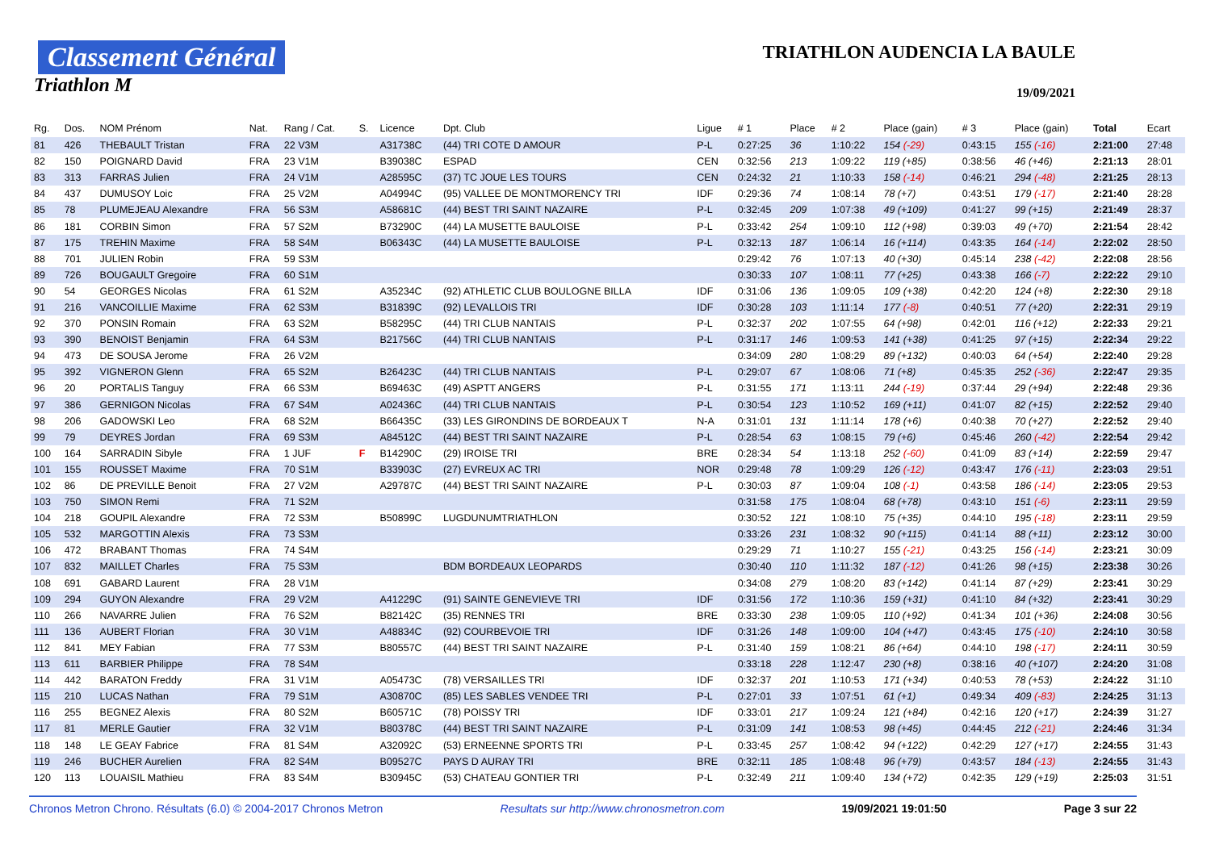Classement Général
Triathlon M
TRIATHLON AUDENCIA LA BAULE
19/09/2021
| Rg. | Dos. | NOM Prénom | Nat. | Rang / Cat. | S. | Licence | Dpt. Club | Ligue | # 1 | Place | # 2 | Place (gain) | # 3 | Place (gain) | Total | Ecart |
| --- | --- | --- | --- | --- | --- | --- | --- | --- | --- | --- | --- | --- | --- | --- | --- | --- |
| 81 | 426 | THEBAULT Tristan | FRA | 22 V3M | | A31738C | (44) TRI COTE D AMOUR | P-L | 0:27:25 | 36 | 1:10:22 | 154 (-29) | 0:43:15 | 155 (-16) | 2:21:00 | 27:48 |
| 82 | 150 | POIGNARD David | FRA | 23 V1M | | B39038C | ESPAD | CEN | 0:32:56 | 213 | 1:09:22 | 119 (+85) | 0:38:56 | 46 (+46) | 2:21:13 | 28:01 |
| 83 | 313 | FARRAS Julien | FRA | 24 V1M | | A28595C | (37) TC JOUE LES TOURS | CEN | 0:24:32 | 21 | 1:10:33 | 158 (-14) | 0:46:21 | 294 (-48) | 2:21:25 | 28:13 |
| 84 | 437 | DUMUSOY Loic | FRA | 25 V2M | | A04994C | (95) VALLEE DE MONTMORENCY TRI | IDF | 0:29:36 | 74 | 1:08:14 | 78 (+7) | 0:43:51 | 179 (-17) | 2:21:40 | 28:28 |
| 85 | 78 | PLUMEJEAU Alexandre | FRA | 56 S3M | | A58681C | (44) BEST TRI SAINT NAZAIRE | P-L | 0:32:45 | 209 | 1:07:38 | 49 (+109) | 0:41:27 | 99 (+15) | 2:21:49 | 28:37 |
| 86 | 181 | CORBIN Simon | FRA | 57 S2M | | B73290C | (44) LA MUSETTE BAULOISE | P-L | 0:33:42 | 254 | 1:09:10 | 112 (+98) | 0:39:03 | 49 (+70) | 2:21:54 | 28:42 |
| 87 | 175 | TREHIN Maxime | FRA | 58 S4M | | B06343C | (44) LA MUSETTE BAULOISE | P-L | 0:32:13 | 187 | 1:06:14 | 16 (+114) | 0:43:35 | 164 (-14) | 2:22:02 | 28:50 |
| 88 | 701 | JULIEN Robin | FRA | 59 S3M | | | | | 0:29:42 | 76 | 1:07:13 | 40 (+30) | 0:45:14 | 238 (-42) | 2:22:08 | 28:56 |
| 89 | 726 | BOUGAULT Gregoire | FRA | 60 S1M | | | | | 0:30:33 | 107 | 1:08:11 | 77 (+25) | 0:43:38 | 166 (-7) | 2:22:22 | 29:10 |
| 90 | 54 | GEORGES Nicolas | FRA | 61 S2M | | A35234C | (92) ATHLETIC CLUB BOULOGNE BILLA | IDF | 0:31:06 | 136 | 1:09:05 | 109 (+38) | 0:42:20 | 124 (+8) | 2:22:30 | 29:18 |
| 91 | 216 | VANCOILLIE Maxime | FRA | 62 S3M | | B31839C | (92) LEVALLOIS TRI | IDF | 0:30:28 | 103 | 1:11:14 | 177 (-8) | 0:40:51 | 77 (+20) | 2:22:31 | 29:19 |
| 92 | 370 | PONSIN Romain | FRA | 63 S2M | | B58295C | (44) TRI CLUB NANTAIS | P-L | 0:32:37 | 202 | 1:07:55 | 64 (+98) | 0:42:01 | 116 (+12) | 2:22:33 | 29:21 |
| 93 | 390 | BENOIST Benjamin | FRA | 64 S3M | | B21756C | (44) TRI CLUB NANTAIS | P-L | 0:31:17 | 146 | 1:09:53 | 141 (+38) | 0:41:25 | 97 (+15) | 2:22:34 | 29:22 |
| 94 | 473 | DE SOUSA Jerome | FRA | 26 V2M | | | | | 0:34:09 | 280 | 1:08:29 | 89 (+132) | 0:40:03 | 64 (+54) | 2:22:40 | 29:28 |
| 95 | 392 | VIGNERON Glenn | FRA | 65 S2M | | B26423C | (44) TRI CLUB NANTAIS | P-L | 0:29:07 | 67 | 1:08:06 | 71 (+8) | 0:45:35 | 252 (-36) | 2:22:47 | 29:35 |
| 96 | 20 | PORTALIS Tanguy | FRA | 66 S3M | | B69463C | (49) ASPTT ANGERS | P-L | 0:31:55 | 171 | 1:13:11 | 244 (-19) | 0:37:44 | 29 (+94) | 2:22:48 | 29:36 |
| 97 | 386 | GERNIGON Nicolas | FRA | 67 S4M | | A02436C | (44) TRI CLUB NANTAIS | P-L | 0:30:54 | 123 | 1:10:52 | 169 (+11) | 0:41:07 | 82 (+15) | 2:22:52 | 29:40 |
| 98 | 206 | GADOWSKI Leo | FRA | 68 S2M | | B66435C | (33) LES GIRONDINS DE BORDEAUX T | N-A | 0:31:01 | 131 | 1:11:14 | 178 (+6) | 0:40:38 | 70 (+27) | 2:22:52 | 29:40 |
| 99 | 79 | DEYRES Jordan | FRA | 69 S3M | | A84512C | (44) BEST TRI SAINT NAZAIRE | P-L | 0:28:54 | 63 | 1:08:15 | 79 (+6) | 0:45:46 | 260 (-42) | 2:22:54 | 29:42 |
| 100 | 164 | SARRADIN Sibyle | FRA | 1 JUF | F | B14290C | (29) IROISE TRI | BRE | 0:28:34 | 54 | 1:13:18 | 252 (-60) | 0:41:09 | 83 (+14) | 2:22:59 | 29:47 |
| 101 | 155 | ROUSSET Maxime | FRA | 70 S1M | | B33903C | (27) EVREUX AC TRI | NOR | 0:29:48 | 78 | 1:09:29 | 126 (-12) | 0:43:47 | 176 (-11) | 2:23:03 | 29:51 |
| 102 | 86 | DE PREVILLE Benoit | FRA | 27 V2M | | A29787C | (44) BEST TRI SAINT NAZAIRE | P-L | 0:30:03 | 87 | 1:09:04 | 108 (-1) | 0:43:58 | 186 (-14) | 2:23:05 | 29:53 |
| 103 | 750 | SIMON Remi | FRA | 71 S2M | | | | | 0:31:58 | 175 | 1:08:04 | 68 (+78) | 0:43:10 | 151 (-6) | 2:23:11 | 29:59 |
| 104 | 218 | GOUPIL Alexandre | FRA | 72 S3M | | B50899C | LUGDUNUMTRIATHLON | | 0:30:52 | 121 | 1:08:10 | 75 (+35) | 0:44:10 | 195 (-18) | 2:23:11 | 29:59 |
| 105 | 532 | MARGOTTIN Alexis | FRA | 73 S3M | | | | | 0:33:26 | 231 | 1:08:32 | 90 (+115) | 0:41:14 | 88 (+11) | 2:23:12 | 30:00 |
| 106 | 472 | BRABANT Thomas | FRA | 74 S4M | | | | | 0:29:29 | 71 | 1:10:27 | 155 (-21) | 0:43:25 | 156 (-14) | 2:23:21 | 30:09 |
| 107 | 832 | MAILLET Charles | FRA | 75 S3M | | | BDM BORDEAUX LEOPARDS | | 0:30:40 | 110 | 1:11:32 | 187 (-12) | 0:41:26 | 98 (+15) | 2:23:38 | 30:26 |
| 108 | 691 | GABARD Laurent | FRA | 28 V1M | | | | | 0:34:08 | 279 | 1:08:20 | 83 (+142) | 0:41:14 | 87 (+29) | 2:23:41 | 30:29 |
| 109 | 294 | GUYON Alexandre | FRA | 29 V2M | | A41229C | (91) SAINTE GENEVIEVE TRI | IDF | 0:31:56 | 172 | 1:10:36 | 159 (+31) | 0:41:10 | 84 (+32) | 2:23:41 | 30:29 |
| 110 | 266 | NAVARRE Julien | FRA | 76 S2M | | B82142C | (35) RENNES TRI | BRE | 0:33:30 | 238 | 1:09:05 | 110 (+92) | 0:41:34 | 101 (+36) | 2:24:08 | 30:56 |
| 111 | 136 | AUBERT Florian | FRA | 30 V1M | | A48834C | (92) COURBEVOIE TRI | IDF | 0:31:26 | 148 | 1:09:00 | 104 (+47) | 0:43:45 | 175 (-10) | 2:24:10 | 30:58 |
| 112 | 841 | MEY Fabian | FRA | 77 S3M | | B80557C | (44) BEST TRI SAINT NAZAIRE | P-L | 0:31:40 | 159 | 1:08:21 | 86 (+64) | 0:44:10 | 198 (-17) | 2:24:11 | 30:59 |
| 113 | 611 | BARBIER Philippe | FRA | 78 S4M | | | | | 0:33:18 | 228 | 1:12:47 | 230 (+8) | 0:38:16 | 40 (+107) | 2:24:20 | 31:08 |
| 114 | 442 | BARATON Freddy | FRA | 31 V1M | | A05473C | (78) VERSAILLES TRI | IDF | 0:32:37 | 201 | 1:10:53 | 171 (+34) | 0:40:53 | 78 (+53) | 2:24:22 | 31:10 |
| 115 | 210 | LUCAS Nathan | FRA | 79 S1M | | A30870C | (85) LES SABLES VENDEE TRI | P-L | 0:27:01 | 33 | 1:07:51 | 61 (+1) | 0:49:34 | 409 (-83) | 2:24:25 | 31:13 |
| 116 | 255 | BEGNEZ Alexis | FRA | 80 S2M | | B60571C | (78) POISSY TRI | IDF | 0:33:01 | 217 | 1:09:24 | 121 (+84) | 0:42:16 | 120 (+17) | 2:24:39 | 31:27 |
| 117 | 81 | MERLE Gautier | FRA | 32 V1M | | B80378C | (44) BEST TRI SAINT NAZAIRE | P-L | 0:31:09 | 141 | 1:08:53 | 98 (+45) | 0:44:45 | 212 (-21) | 2:24:46 | 31:34 |
| 118 | 148 | LE GEAY Fabrice | FRA | 81 S4M | | A32092C | (53) ERNEENNE SPORTS TRI | P-L | 0:33:45 | 257 | 1:08:42 | 94 (+122) | 0:42:29 | 127 (+17) | 2:24:55 | 31:43 |
| 119 | 246 | BUCHER Aurelien | FRA | 82 S4M | | B09527C | PAYS D AURAY TRI | BRE | 0:32:11 | 185 | 1:08:48 | 96 (+79) | 0:43:57 | 184 (-13) | 2:24:55 | 31:43 |
| 120 | 113 | LOUAISIL Mathieu | FRA | 83 S4M | | B30945C | (53) CHATEAU GONTIER TRI | P-L | 0:32:49 | 211 | 1:09:40 | 134 (+72) | 0:42:35 | 129 (+19) | 2:25:03 | 31:51 |
Chronos Metron Chrono. Résultats (6.0) © 2004-2017 Chronos Metron Resultats sur http://www.chronosmetron.com 19/09/2021 19:01:50 Page 3 sur 22